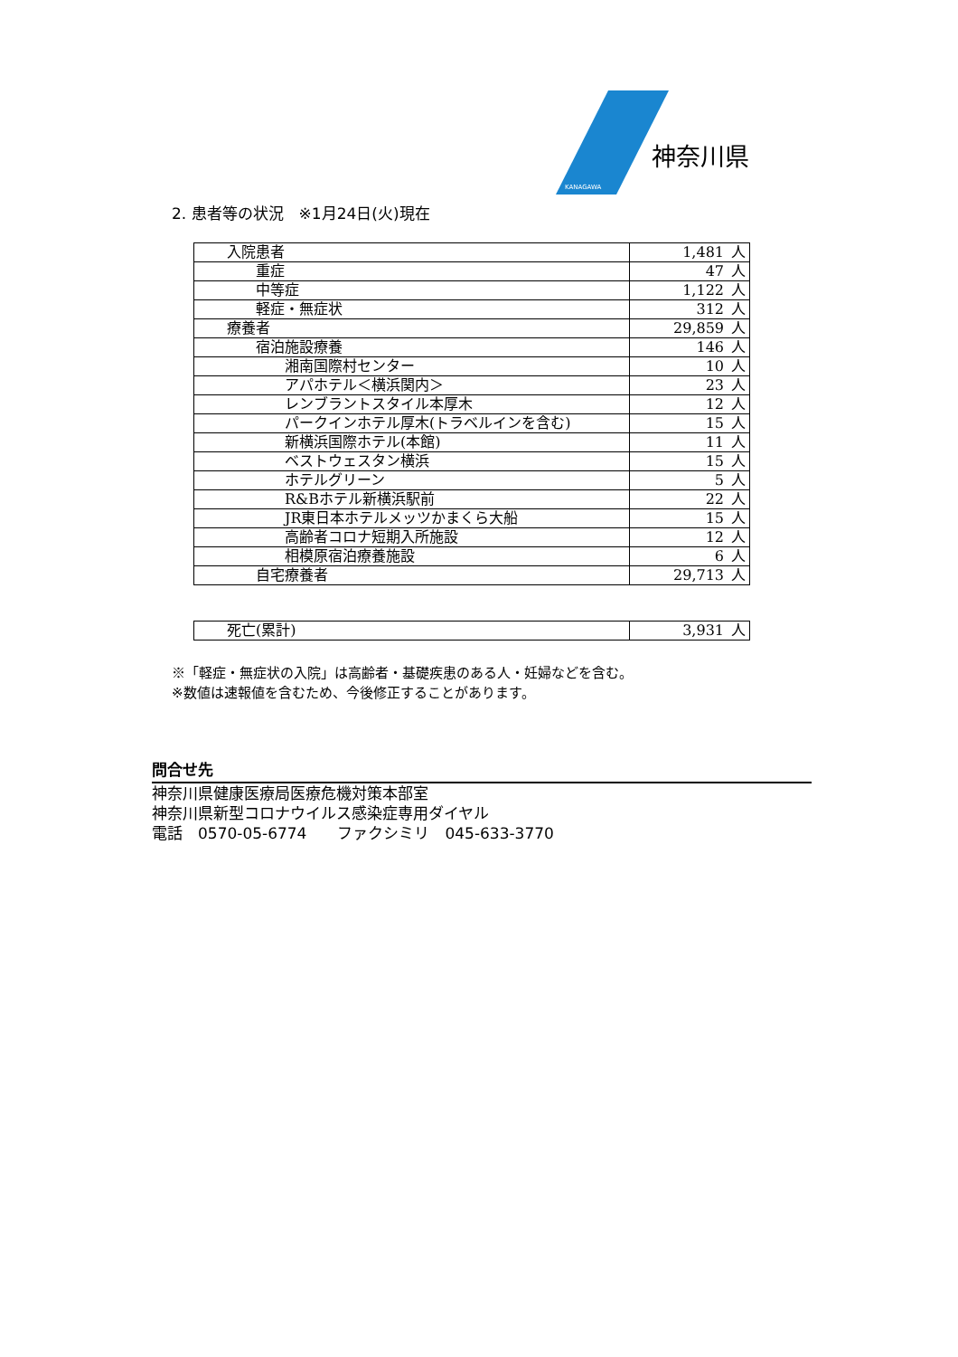神奈川県
KANAGAWA
2. 患者等の状況　※1月24日(火)現在
| 入院患者 | 1,481 | 人 |
| 重症 | 47 | 人 |
| 中等症 | 1,122 | 人 |
| 軽症・無症状 | 312 | 人 |
| 療養者 | 29,859 | 人 |
| 宿泊施設療養 | 146 | 人 |
| 湘南国際村センター | 10 | 人 |
| アパホテル＜横浜関内＞ | 23 | 人 |
| レンブラントスタイル本厚木 | 12 | 人 |
| パークインホテル厚木(トラベルインを含む) | 15 | 人 |
| 新横浜国際ホテル(本館) | 11 | 人 |
| ベストウェスタン横浜 | 15 | 人 |
| ホテルグリーン | 5 | 人 |
| R&Bホテル新横浜駅前 | 22 | 人 |
| JR東日本ホテルメッツかまくら大船 | 15 | 人 |
| 高齢者コロナ短期入所施設 | 12 | 人 |
| 相模原宿泊療養施設 | 6 | 人 |
| 自宅療養者 | 29,713 | 人 |
| 死亡(累計) | 3,931 | 人 |
※「軽症・無症状の入院」は高齢者・基礎疾患のある人・妊婦などを含む。
※数値は速報値を含むため、今後修正することがあります。
問合せ先
神奈川県健康医療局医療危機対策本部室
神奈川県新型コロナウイルス感染症専用ダイヤル
電話　0570-05-6774　　ファクシミリ　045-633-3770